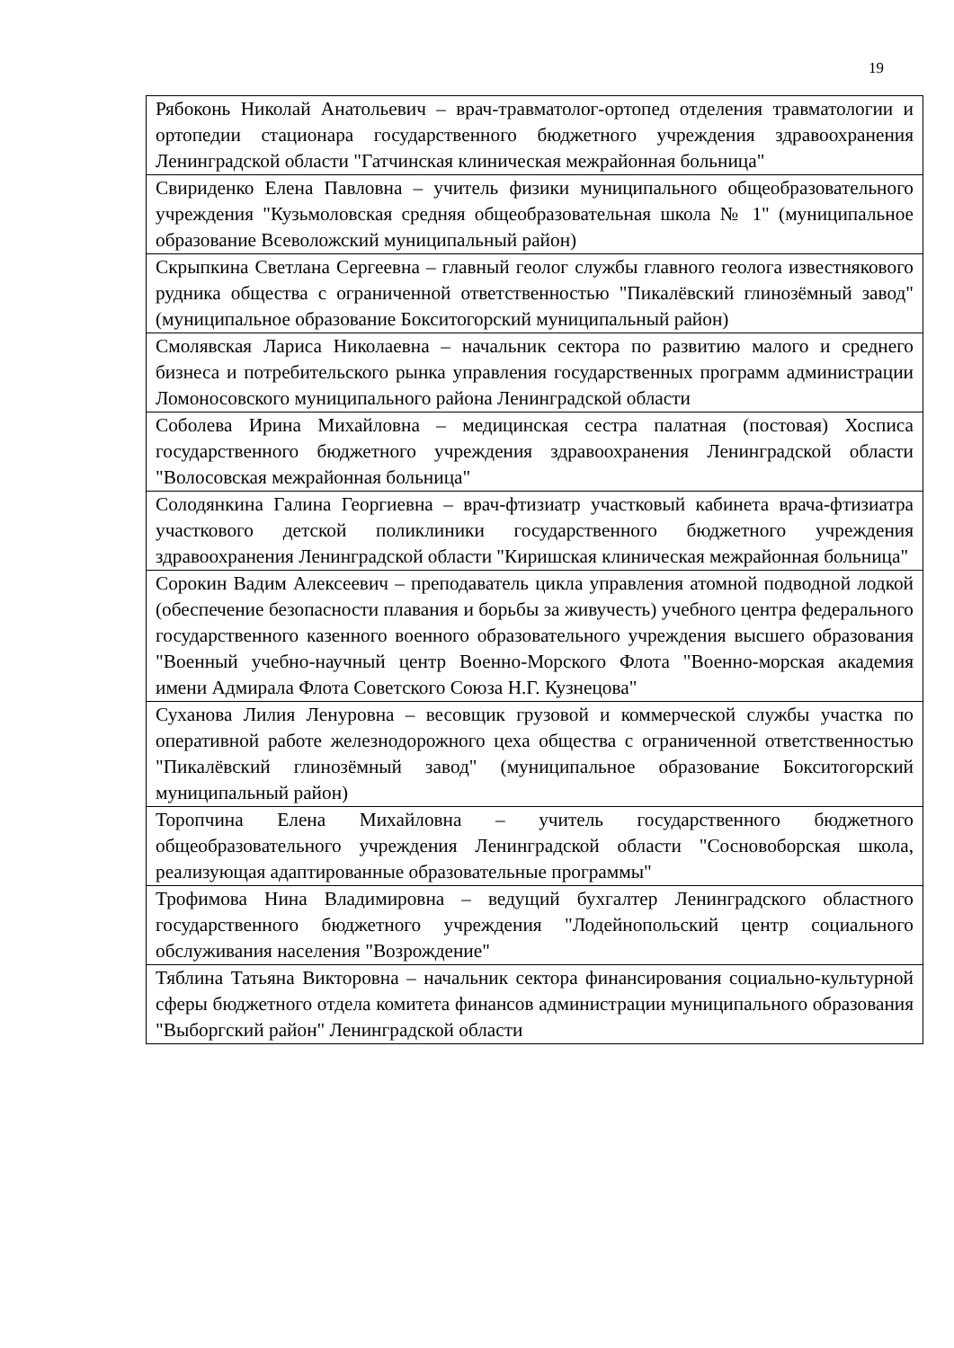19
| Рябоконь Николай Анатольевич – врач-травматолог-ортопед отделения травматологии и ортопедии стационара государственного бюджетного учреждения здравоохранения Ленинградской области "Гатчинская клиническая межрайонная больница" |
| Свириденко Елена Павловна – учитель физики муниципального общеобразовательного учреждения "Кузьмоловская средняя общеобразовательная школа № 1" (муниципальное образование Всеволожский муниципальный район) |
| Скрыпкина Светлана Сергеевна – главный геолог службы главного геолога известнякового рудника общества с ограниченной ответственностью "Пикалёвский глинозёмный завод" (муниципальное образование Бокситогорский муниципальный район) |
| Смолявская Лариса Николаевна – начальник сектора по развитию малого и среднего бизнеса и потребительского рынка управления государственных программ администрации Ломоносовского муниципального района Ленинградской области |
| Соболева Ирина Михайловна – медицинская сестра палатная (постовая) Хосписа государственного бюджетного учреждения здравоохранения Ленинградской области "Волосовская межрайонная больница" |
| Солодянкина Галина Георгиевна – врач-фтизиатр участковый кабинета врача-фтизиатра участкового детской поликлиники государственного бюджетного учреждения здравоохранения Ленинградской области "Киришская клиническая межрайонная больница" |
| Сорокин Вадим Алексеевич – преподаватель цикла управления атомной подводной лодкой (обеспечение безопасности плавания и борьбы за живучесть) учебного центра федерального государственного казенного военного образовательного учреждения высшего образования "Военный учебно-научный центр Военно-Морского Флота "Военно-морская академия имени Адмирала Флота Советского Союза Н.Г. Кузнецова" |
| Суханова Лилия Ленуровна – весовщик грузовой и коммерческой службы участка по оперативной работе железнодорожного цеха общества с ограниченной ответственностью "Пикалёвский глинозёмный завод" (муниципальное образование Бокситогорский муниципальный район) |
| Торопчина Елена Михайловна – учитель государственного бюджетного общеобразовательного учреждения Ленинградской области "Сосновоборская школа, реализующая адаптированные образовательные программы" |
| Трофимова Нина Владимировна – ведущий бухгалтер Ленинградского областного государственного бюджетного учреждения "Лодейнопольский центр социального обслуживания населения "Возрождение" |
| Тяблина Татьяна Викторовна – начальник сектора финансирования социально-культурной сферы бюджетного отдела комитета финансов администрации муниципального образования "Выборгский район" Ленинградской области |